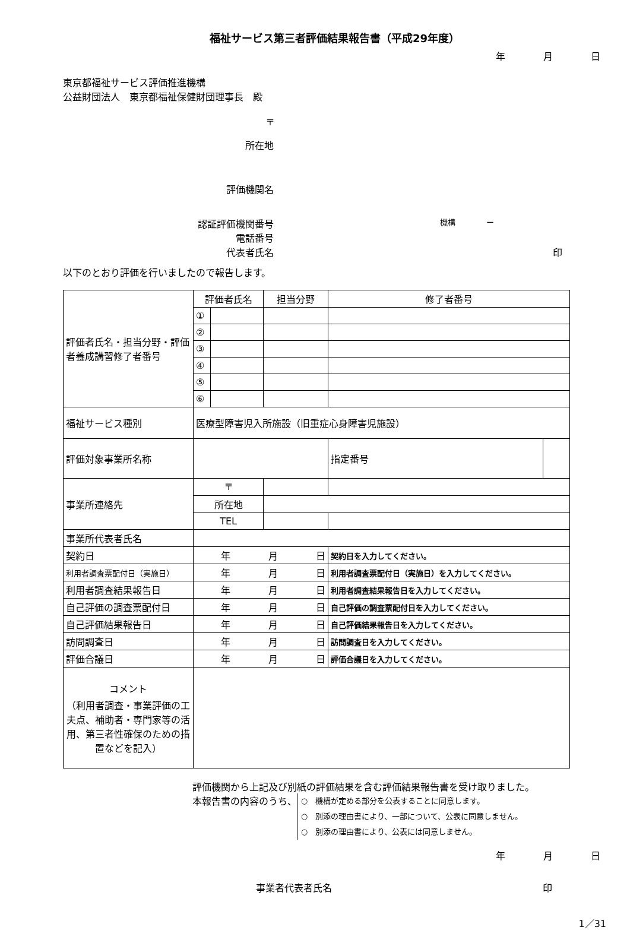福祉サービス第三者評価結果報告書（平成29年度）
年　　　　月　　　　日
東京都福祉サービス評価推進機構
公益財団法人　東京都福祉保健財団理事長　殿
〒
所在地
評価機関名
認証評価機関番号
機構　　　　ー
電話番号
代表者氏名 印
以下のとおり評価を行いましたので報告します。
| 評価者氏名・担当分野・評価者養成講習修了者番号 | 評価者氏名 | | 担当分野 | 修了者番号 | | |
| | ① | | | | | |
| | ② | | | | | |
| | ③ | | | | | |
| | ④ | | | | | |
| | ⑤ | | | | | |
| | ⑥ | | | | | |
| 福祉サービス種別 | 医療型障害児入所施設（旧重症心身障害児施設） | | | | | |
| 評価対象事業所名称 | | | | | 指定番号 | |
| 事業所連絡先 | 〒 | | | | | |
| | 所在地 | | | | | |
| | TEL | | | | | |
| 事業所代表者氏名 | | | | | | |
| 契約日 | 年 月 日 | | | 契約日を入力してください。 | | |
| 利用者調査票配付日（実施日） | 年 月 日 | | | 利用者調査票配付日（実施日）を入力してください。 | | |
| 利用者調査結果報告日 | 年 月 日 | | | 利用者調査結果報告日を入力してください。 | | |
| 自己評価の調査票配付日 | 年 月 日 | | | 自己評価の調査票配付日を入力してください。 | | |
| 自己評価結果報告日 | 年 月 日 | | | 自己評価結果報告日を入力してください。 | | |
| 訪問調査日 | 年 月 日 | | | 訪問調査日を入力してください。 | | |
| 評価合議日 | 年 月 日 | | | 評価合議日を入力してください。 | | |
| コメント （利用者調査・事業評価の工夫点、補助者・専門家等の活用、第三者性確保のための措置などを記入） | | | | | | |
評価機関から上記及び別紙の評価結果を含む評価結果報告書を受け取りました。
本報告書の内容のうち、
○　機構が定める部分を公表することに同意します。
○　別添の理由書により、一部について、公表に同意しません。
○　別添の理由書により、公表には同意しません。
年　　　　月　　　　日
事業者代表者氏名 印
1／31